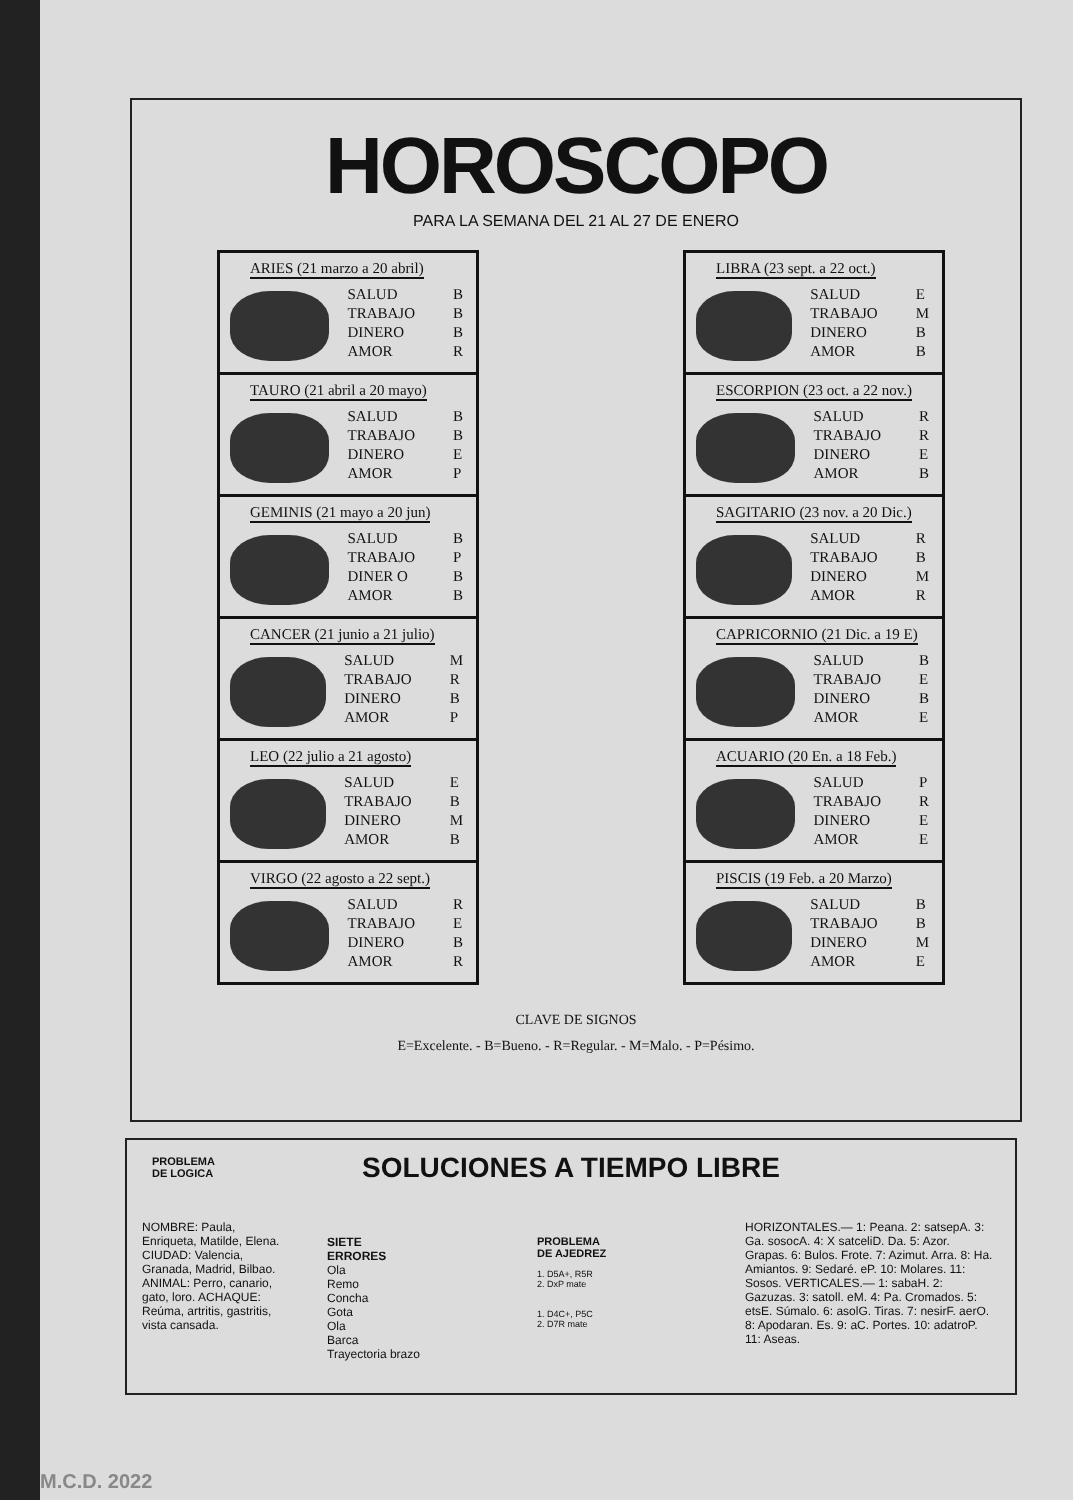HOROSCOPO
PARA LA SEMANA DEL 21 AL 27 DE ENERO
ARIES (21 marzo a 20 abril)
| SALUD | B |
| TRABAJO | B |
| DINERO | B |
| AMOR | R |
TAURO (21 abril a 20 mayo)
| SALUD | B |
| TRABAJO | B |
| DINERO | E |
| AMOR | P |
GEMINIS (21 mayo a 20 jun)
| SALUD | B |
| TRABAJO | P |
| DINER O | B |
| AMOR | B |
CANCER (21 junio a 21 julio)
| SALUD | M |
| TRABAJO | R |
| DINERO | B |
| AMOR | P |
LEO (22 julio a 21 agosto)
| SALUD | E |
| TRABAJO | B |
| DINERO | M |
| AMOR | B |
VIRGO (22 agosto a 22 sept.)
| SALUD | R |
| TRABAJO | E |
| DINERO | B |
| AMOR | R |
LIBRA (23 sept. a 22 oct.)
| SALUD | E |
| TRABAJO | M |
| DINERO | B |
| AMOR | B |
ESCORPION (23 oct. a 22 nov.)
| SALUD | R |
| TRABAJO | R |
| DINERO | E |
| AMOR | B |
SAGITARIO (23 nov. a 20 Dic.)
| SALUD | R |
| TRABAJO | B |
| DINERO | M |
| AMOR | R |
CAPRICORNIO (21 Dic. a 19 E)
| SALUD | B |
| TRABAJO | E |
| DINERO | B |
| AMOR | E |
ACUARIO (20 En. a 18 Feb.)
| SALUD | P |
| TRABAJO | R |
| DINERO | E |
| AMOR | E |
PISCIS (19 Feb. a 20 Marzo)
| SALUD | B |
| TRABAJO | B |
| DINERO | M |
| AMOR | E |
CLAVE DE SIGNOS
E=Excelente. - B=Bueno. - R=Regular. - M=Malo. - P=Pésimo.
PROBLEMA
DE LOGICA
SOLUCIONES A TIEMPO LIBRE
NOMBRE: Paula, Enriqueta, Matilde, Elena. CIUDAD: Valencia, Granada, Madrid, Bilbao. ANIMAL: Perro, canario, gato, loro. ACHAQUE: Reúma, artritis, gastritis, vista cansada.
SIETE
ERRORES
Ola
Remo
Concha
Gota
Ola
Barca
Trayectoria brazo
PROBLEMA
DE AJEDREZ
1. D5A+, R5R
2. DxP mate
1. D4C+, P5C
2. D7R mate
HORIZONTALES.— 1: Peana. 2: satsepA. 3: Ga. sosocA. 4: X satceliD. Da. 5: Azor. Grapas. 6: Bulos. Frote. 7: Azimut. Arra. 8: Ha. Amiantos. 9: Sedaré. eP. 10: Molares. 11: Sosos. VERTICALES.— 1: sabaH. 2: Gazuzas. 3: satoll. eM. 4: Pa. Cromados. 5: etsE. Súmalo. 6: asolG. Tiras. 7: nesirF. aerO. 8: Apodaran. Es. 9: aC. Portes. 10: adatroP. 11: Aseas.
M.C.D. 2022